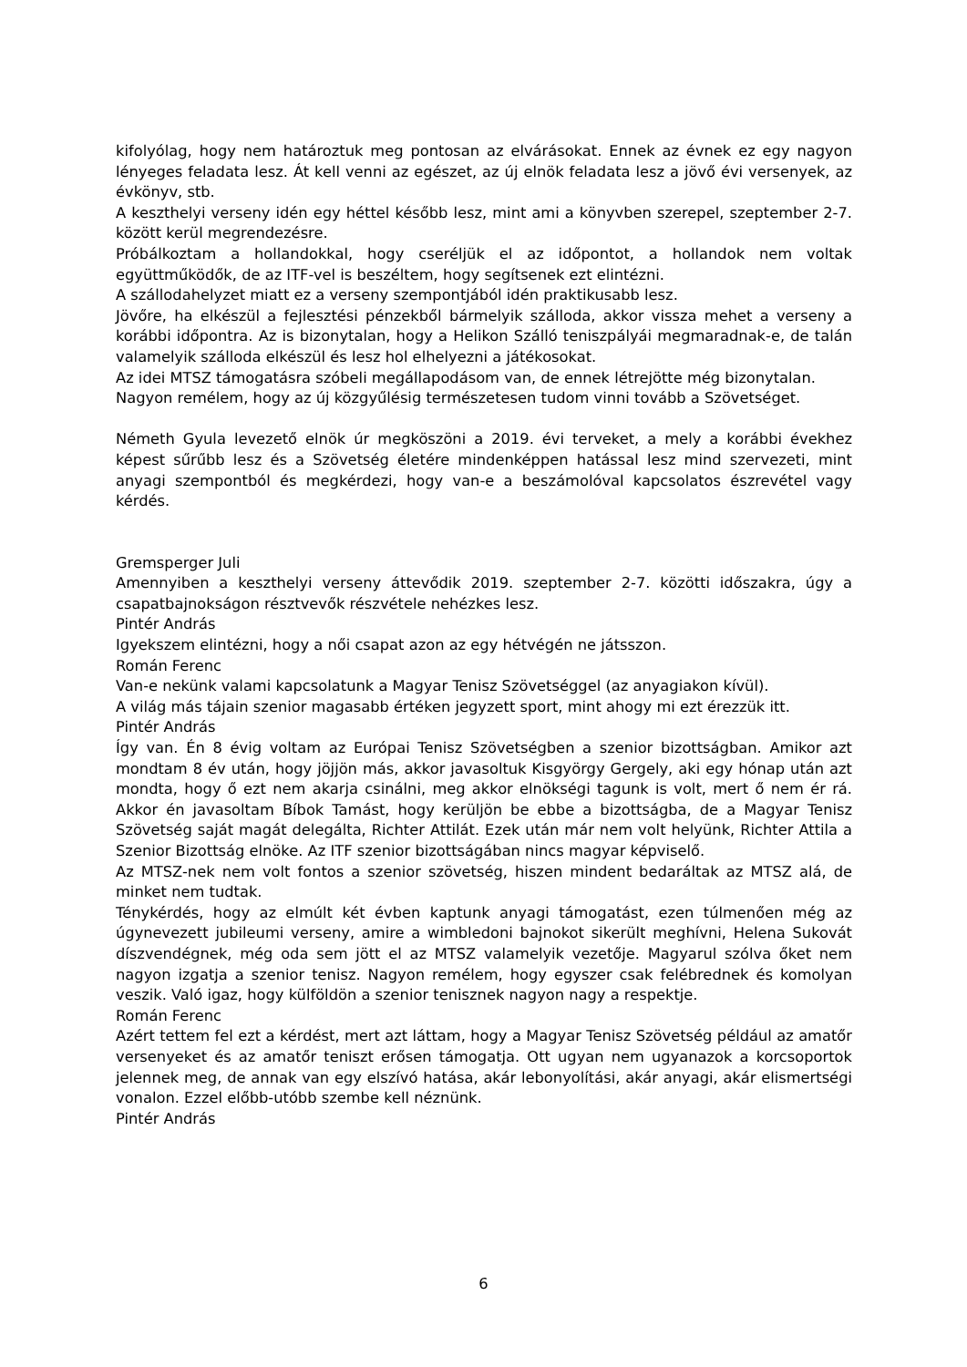kifolyólag, hogy nem határoztuk meg pontosan az elvárásokat. Ennek az évnek ez egy nagyon lényeges feladata lesz. Át kell venni az egészet, az új elnök feladata lesz a jövő évi versenyek, az évkönyv, stb.
A keszthelyi verseny idén egy héttel később lesz, mint ami a könyvben szerepel, szeptember 2-7. között kerül megrendezésre.
Próbálkoztam a hollandokkal, hogy cseréljük el az időpontot, a hollandok nem voltak együttműködők, de az ITF-vel is beszéltem, hogy segítsenek ezt elintézni.
A szállodahelyzet miatt ez a verseny szempontjából idén praktikusabb lesz.
Jövőre, ha elkészül a fejlesztési pénzekből bármelyik szálloda, akkor vissza mehet a verseny a korábbi időpontra. Az is bizonytalan, hogy a Helikon Szálló teniszpályái megmaradnak-e, de talán valamelyik szálloda elkészül és lesz hol elhelyezni a játékosokat.
Az idei MTSZ támogatásra szóbeli megállapodásom van, de ennek létrejötte még bizonytalan.
Nagyon remélem, hogy az új közgyűlésig természetesen tudom vinni tovább a Szövetséget.
Németh Gyula levezető elnök úr megköszöni a 2019. évi terveket, a mely a korábbi évekhez képest sűrűbb lesz és a Szövetség életére mindenképpen hatással lesz mind szervezeti, mint anyagi szempontból és megkérdezi, hogy van-e a beszámolóval kapcsolatos észrevétel vagy kérdés.
Gremsperger Juli
Amennyiben a keszthelyi verseny áttevődik 2019. szeptember 2-7. közötti időszakra, úgy a csapatbajnokságon résztvevők részvétele nehézkes lesz.
Pintér András
Igyekszem elintézni, hogy a női csapat azon az egy hétvégén ne játsszon.
Román Ferenc
Van-e nekünk valami kapcsolatunk a Magyar Tenisz Szövetséggel (az anyagiakon kívül).
A világ más tájain szenior magasabb értéken jegyzett sport, mint ahogy mi ezt érezzük itt.
Pintér András
Így van. Én 8 évig voltam az Európai Tenisz Szövetségben a szenior bizottságban. Amikor azt mondtam 8 év után, hogy jöjjön más, akkor javasoltuk Kisgyörgy Gergely, aki egy hónap után azt mondta, hogy ő ezt nem akarja csinálni, meg akkor elnökségi tagunk is volt, mert ő nem ér rá. Akkor én javasoltam Bíbok Tamást, hogy kerüljön be ebbe a bizottságba, de a Magyar Tenisz Szövetség saját magát delegálta, Richter Attilát. Ezek után már nem volt helyünk, Richter Attila a Szenior Bizottság elnöke. Az ITF szenior bizottságában nincs magyar képviselő.
Az MTSZ-nek nem volt fontos a szenior szövetség, hiszen mindent bedaráltak az MTSZ alá, de minket nem tudtak.
Ténykérdés, hogy az elmúlt két évben kaptunk anyagi támogatást, ezen túlmenően még az úgynevezett jubileumi verseny, amire a wimbledoni bajnokot sikerült meghívni, Helena Sukovát díszvendégnek, még oda sem jött el az MTSZ valamelyik vezetője. Magyarul szólva őket nem nagyon izgatja a szenior tenisz. Nagyon remélem, hogy egyszer csak felébrednek és komolyan veszik. Való igaz, hogy külföldön a szenior tenisznek nagyon nagy a respektje.
Román Ferenc
Azért tettem fel ezt a kérdést, mert azt láttam, hogy a Magyar Tenisz Szövetség például az amatőr versenyeket és az amatőr teniszt erősen támogatja. Ott ugyan nem ugyanazok a korcsoportok jelennek meg, de annak van egy elszívó hatása, akár lebonyolítási, akár anyagi, akár elismertségi vonalon. Ezzel előbb-utóbb szembe kell néznünk.
Pintér András
6